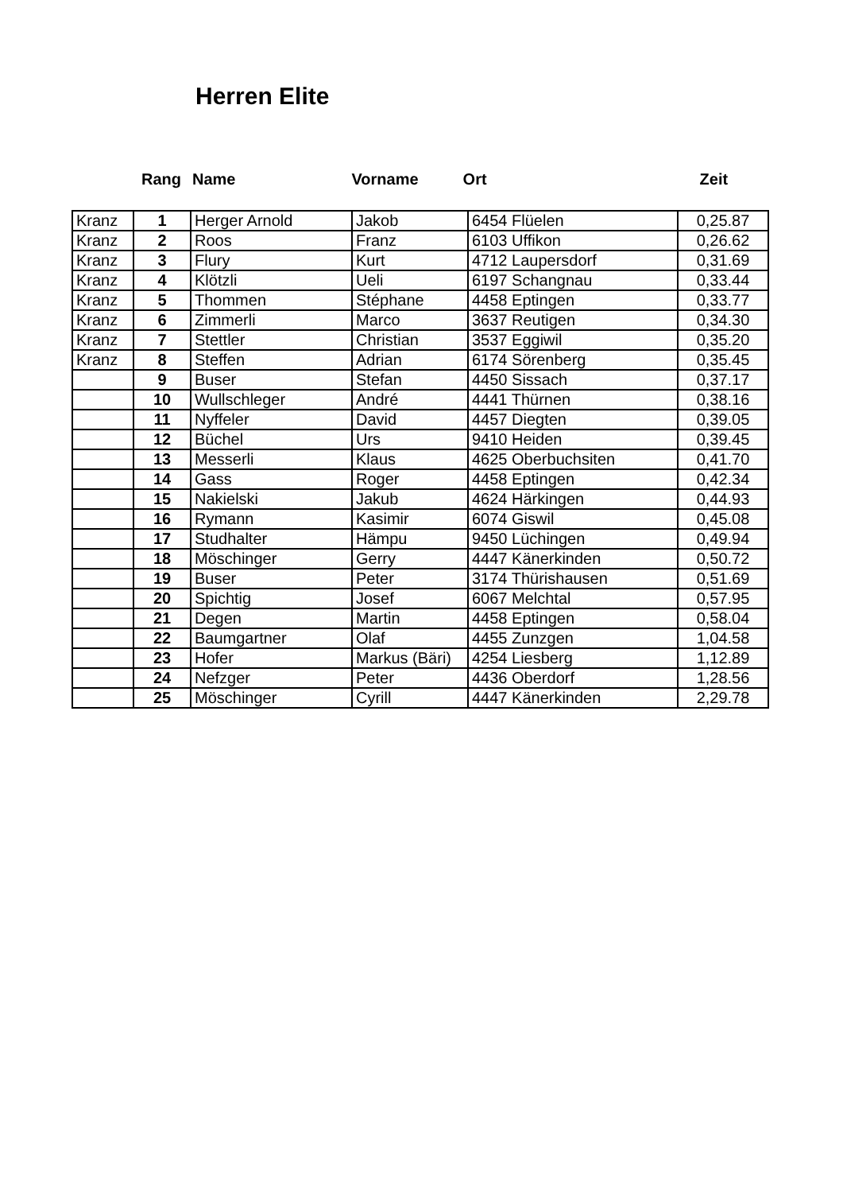Herren Elite
Rang Name Vorname Ort Zeit
| Kranz | 1 | Herger Arnold | Jakob | 6454 Flüelen | 0,25.87 |
| Kranz | 2 | Roos | Franz | 6103 Uffikon | 0,26.62 |
| Kranz | 3 | Flury | Kurt | 4712 Laupersdorf | 0,31.69 |
| Kranz | 4 | Klötzli | Ueli | 6197 Schangnau | 0,33.44 |
| Kranz | 5 | Thommen | Stéphane | 4458 Eptingen | 0,33.77 |
| Kranz | 6 | Zimmerli | Marco | 3637 Reutigen | 0,34.30 |
| Kranz | 7 | Stettler | Christian | 3537 Eggiwil | 0,35.20 |
| Kranz | 8 | Steffen | Adrian | 6174 Sörenberg | 0,35.45 |
| | 9 | Buser | Stefan | 4450 Sissach | 0,37.17 |
| | 10 | Wullschleger | André | 4441 Thürnen | 0,38.16 |
| | 11 | Nyffeler | David | 4457 Diegten | 0,39.05 |
| | 12 | Büchel | Urs | 9410 Heiden | 0,39.45 |
| | 13 | Messerli | Klaus | 4625 Oberbuchsiten | 0,41.70 |
| | 14 | Gass | Roger | 4458 Eptingen | 0,42.34 |
| | 15 | Nakielski | Jakub | 4624 Härkingen | 0,44.93 |
| | 16 | Rymann | Kasimir | 6074 Giswil | 0,45.08 |
| | 17 | Studhalter | Hämpu | 9450 Lüchingen | 0,49.94 |
| | 18 | Möschinger | Gerry | 4447 Känerkinden | 0,50.72 |
| | 19 | Buser | Peter | 3174 Thürishausen | 0,51.69 |
| | 20 | Spichtig | Josef | 6067 Melchtal | 0,57.95 |
| | 21 | Degen | Martin | 4458 Eptingen | 0,58.04 |
| | 22 | Baumgartner | Olaf | 4455 Zunzgen | 1,04.58 |
| | 23 | Hofer | Markus (Bäri) | 4254 Liesberg | 1,12.89 |
| | 24 | Nefzger | Peter | 4436 Oberdorf | 1,28.56 |
| | 25 | Möschinger | Cyrill | 4447 Känerkinden | 2,29.78 |